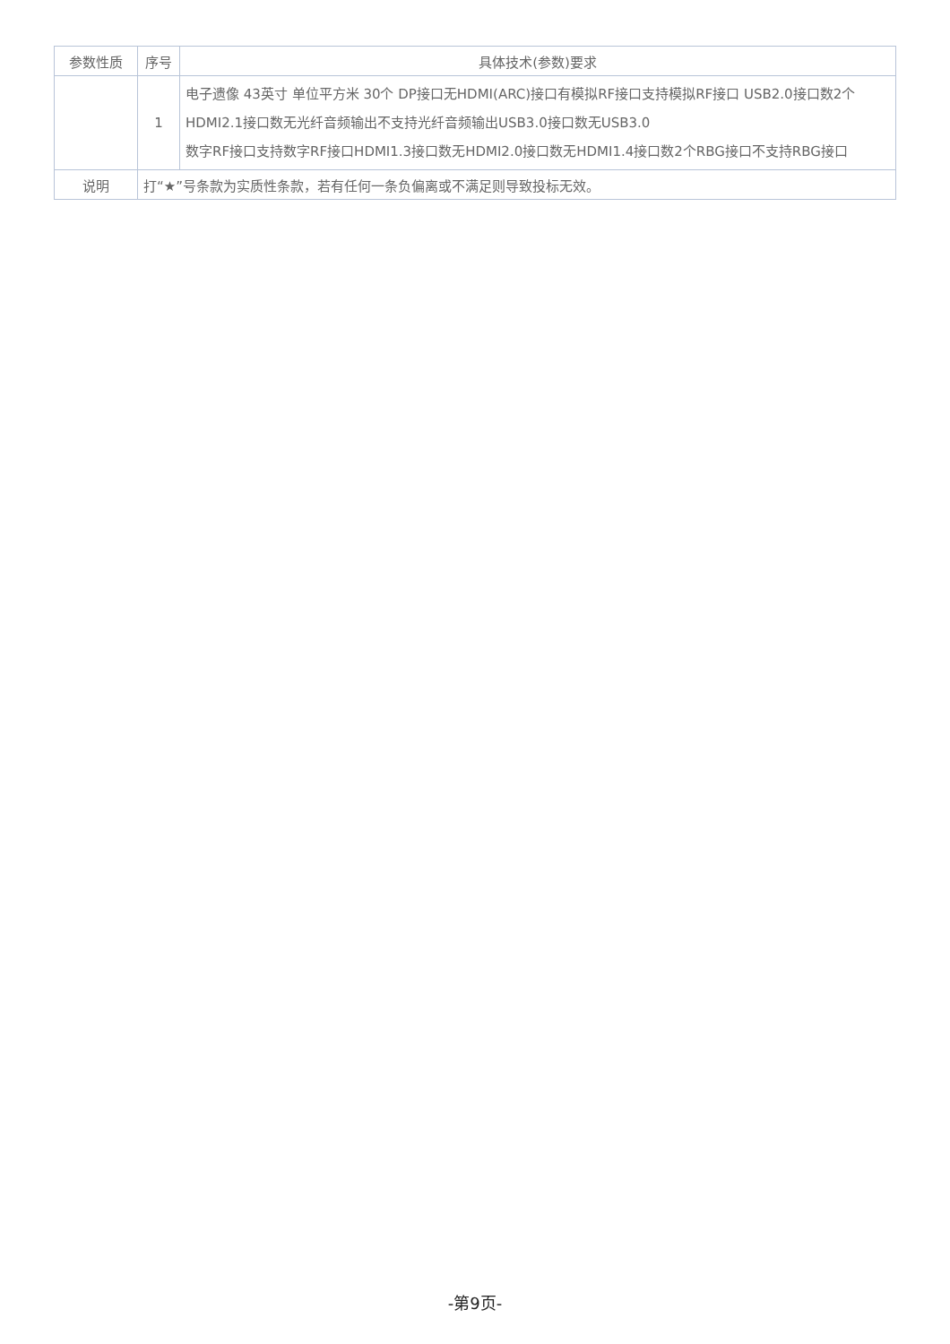| 参数性质 | 序号 | 具体技术(参数)要求 |
| --- | --- | --- |
| | 1 | 电子遗像 43英寸 单位平方米 30个 DP接口无HDMI(ARC)接口有模拟RF接口支持模拟RF接口 USB2.0接口数2个HDMI2.1接口数无光纤音频输出不支持光纤音频输出USB3.0接口数无USB3.0 数字RF接口支持数字RF接口HDMI1.3接口数无HDMI2.0接口数无HDMI1.4接口数2个RBG接口不支持RBG接口 |
| 说明 | 打“★”号条款为实质性条款，若有任何一条负偏离或不满足则导致投标无效。 | |
-第9页-